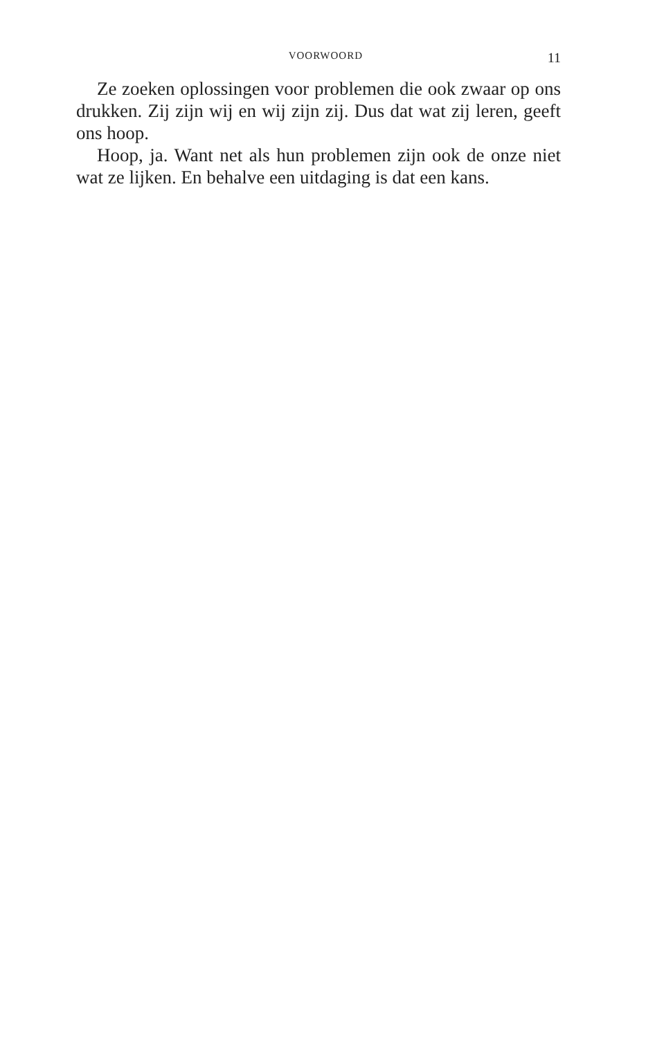VOORWOORD 11
Ze zoeken oplossingen voor problemen die ook zwaar op ons drukken. Zij zijn wij en wij zijn zij. Dus dat wat zij leren, geeft ons hoop.
Hoop, ja. Want net als hun problemen zijn ook de onze niet wat ze lijken. En behalve een uitdaging is dat een kans.